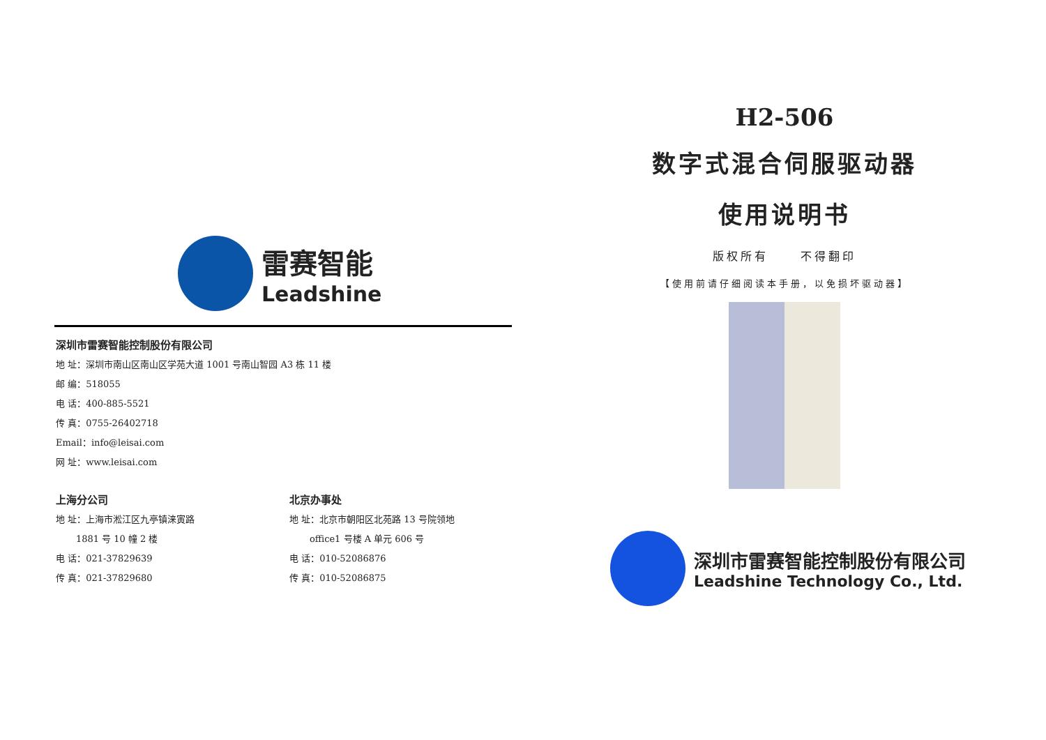雷赛智能
Leadshine
深圳市雷赛智能控制股份有限公司
地 址：深圳市南山区南山区学苑大道 1001 号南山智园 A3 栋 11 楼
邮 编：518055
电 话：400-885-5521
传 真：0755-26402718
Email：info@leisai.com
网 址：www.leisai.com
上海分公司
地 址：上海市淞江区九亭镇涞寅路
1881 号 10 幢 2 楼
电 话：021-37829639
传 真：021-37829680
北京办事处
地 址：北京市朝阳区北苑路 13 号院领地
office1 号楼 A 单元 606 号
电 话：010-52086876
传 真：010-52086875
H2-506
数字式混合伺服驱动器
使用说明书
版权所有 不得翻印
【使用前请仔细阅读本手册，以免损坏驱动器】
深圳市雷赛智能控制股份有限公司
Leadshine Technology Co., Ltd.